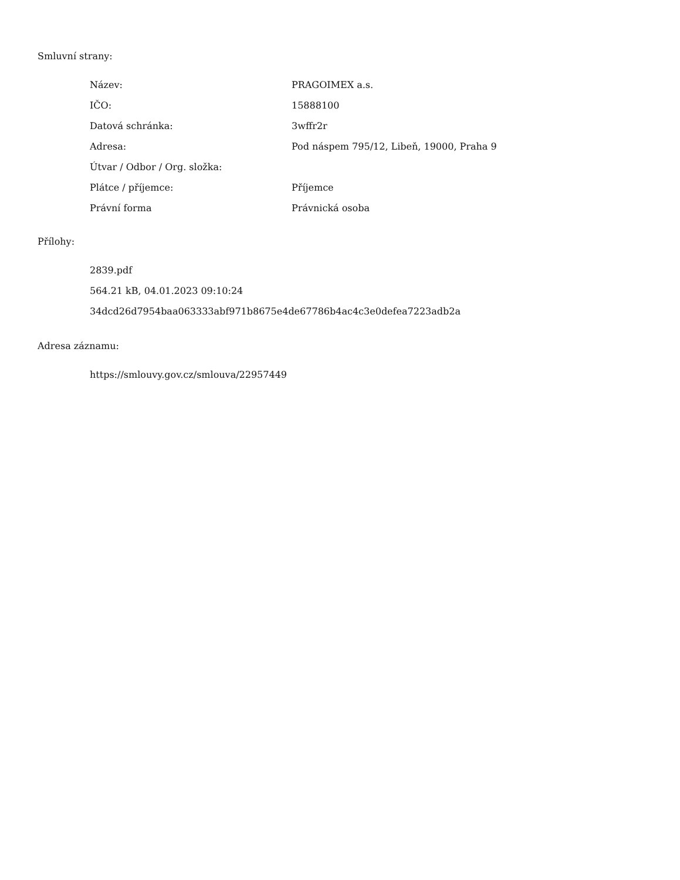Smluvní strany:
| Název: | PRAGOIMEX a.s. |
| IČO: | 15888100 |
| Datová schránka: | 3wffr2r |
| Adresa: | Pod náspem 795/12, Libeň, 19000, Praha 9 |
| Útvar / Odbor / Org. složka: | |
| Plátce / příjemce: | Příjemce |
| Právní forma | Právnická osoba |
Přílohy:
2839.pdf
564.21 kB, 04.01.2023 09:10:24
34dcd26d7954baa063333abf971b8675e4de67786b4ac4c3e0defea7223adb2a
Adresa záznamu:
https://smlouvy.gov.cz/smlouva/22957449